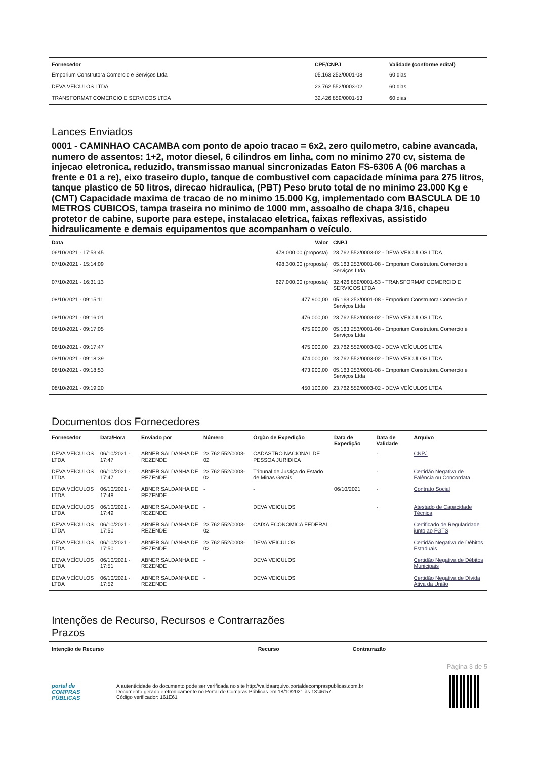| Fornecedor | CPF/CNPJ | Validade (conforme edital) |
| --- | --- | --- |
| Emporium Construtora Comercio e Serviços Ltda | 05.163.253/0001-08 | 60 dias |
| DEVA VEÍCULOS LTDA | 23.762.552/0003-02 | 60 dias |
| TRANSFORMAT COMERCIO E SERVICOS LTDA | 32.426.859/0001-53 | 60 dias |
Lances Enviados
0001 - CAMINHAO CACAMBA com ponto de apoio tracao = 6x2, zero quilometro, cabine avancada, numero de assentos: 1+2, motor diesel, 6 cilindros em linha, com no minimo 270 cv, sistema de injecao eletronica, reduzido, transmissao manual sincronizadas Eaton FS-6306 A (06 marchas a frente e 01 a re), eixo traseiro duplo, tanque de combustivel com capacidade mínima para 275 litros, tanque plastico de 50 litros, direcao hidraulica, (PBT) Peso bruto total de no minimo 23.000 Kg e (CMT) Capacidade maxima de tracao de no minimo 15.000 Kg, implementado com BASCULA DE 10 METROS CUBICOS, tampa traseira no minimo de 1000 mm, assoalho de chapa 3/16, chapeu protetor de cabine, suporte para estepe, instalacao eletrica, faixas reflexivas, assistido hidraulicamente e demais equipamentos que acompanham o veículo.
| Data | Valor | CNPJ |
| --- | --- | --- |
| 06/10/2021 - 17:53:45 | 478.000,00 (proposta) | 23.762.552/0003-02 - DEVA VEÍCULOS LTDA |
| 07/10/2021 - 15:14:09 | 498.300,00 (proposta) | 05.163.253/0001-08 - Emporium Construtora Comercio e Serviços Ltda |
| 07/10/2021 - 16:31:13 | 627.000,00 (proposta) | 32.426.859/0001-53 - TRANSFORMAT COMERCIO E SERVICOS LTDA |
| 08/10/2021 - 09:15:11 | 477.900,00 | 05.163.253/0001-08 - Emporium Construtora Comercio e Serviços Ltda |
| 08/10/2021 - 09:16:01 | 476.000,00 | 23.762.552/0003-02 - DEVA VEÍCULOS LTDA |
| 08/10/2021 - 09:17:05 | 475.900,00 | 05.163.253/0001-08 - Emporium Construtora Comercio e Serviços Ltda |
| 08/10/2021 - 09:17:47 | 475.000,00 | 23.762.552/0003-02 - DEVA VEÍCULOS LTDA |
| 08/10/2021 - 09:18:39 | 474.000,00 | 23.762.552/0003-02 - DEVA VEÍCULOS LTDA |
| 08/10/2021 - 09:18:53 | 473.900,00 | 05.163.253/0001-08 - Emporium Construtora Comercio e Serviços Ltda |
| 08/10/2021 - 09:19:20 | 450.100,00 | 23.762.552/0003-02 - DEVA VEÍCULOS LTDA |
Documentos dos Fornecedores
| Fornecedor | Data/Hora | Enviado por | Número | Órgão de Expedição | Data de Expedição | Data de Validade | Arquivo |
| --- | --- | --- | --- | --- | --- | --- | --- |
| DEVA VEÍCULOS LTDA | 06/10/2021 - 17:47 | ABNER SALDANHA DE REZENDE | 23.762.552/0003-02 | CADASTRO NACIONAL DE PESSOA JURIDICA | | - | CNPJ |
| DEVA VEÍCULOS LTDA | 06/10/2021 - 17:47 | ABNER SALDANHA DE REZENDE | 23.762.552/0003-02 | Tribunal de Justiça do Estado de Minas Gerais | | - | Certidão Negativa de Falência ou Concordata |
| DEVA VEÍCULOS LTDA | 06/10/2021 - 17:48 | ABNER SALDANHA DE REZENDE | - | - | 06/10/2021 | - | Contrato Social |
| DEVA VEÍCULOS LTDA | 06/10/2021 - 17:49 | ABNER SALDANHA DE REZENDE | - | DEVA VEICULOS | | - | Atestado de Capacidade Técnica |
| DEVA VEÍCULOS LTDA | 06/10/2021 - 17:50 | ABNER SALDANHA DE REZENDE | 23.762.552/0003-02 | CAIXA ECONOMICA FEDERAL | | | Certificado de Regularidade junto ao FGTS |
| DEVA VEÍCULOS LTDA | 06/10/2021 - 17:50 | ABNER SALDANHA DE REZENDE | 23.762.552/0003-02 | DEVA VEICULOS | | | Certidão Negativa de Débitos Estaduais |
| DEVA VEÍCULOS LTDA | 06/10/2021 - 17:51 | ABNER SALDANHA DE REZENDE | - | DEVA VEICULOS | | | Certidão Negativa de Débitos Municipais |
| DEVA VEÍCULOS LTDA | 06/10/2021 - 17:52 | ABNER SALDANHA DE REZENDE | - | DEVA VEICULOS | | | Certidão Negativa de Dívida Ativa da União |
Intenções de Recurso, Recursos e Contrarrazões
Prazos
| Intenção de Recurso | Recurso | Contrarrazão |
| --- | --- | --- |
Página 3 de 5
portal de
COMPRAS
PÚBLICAS
A autenticidade do documento pode ser verificada no site http://validaarquivo.portaldecompraspublicas.com.br
Documento gerado eletronicamente no Portal de Compras Públicas em 18/10/2021 às 13:46:57.
Código verificador: 161E61